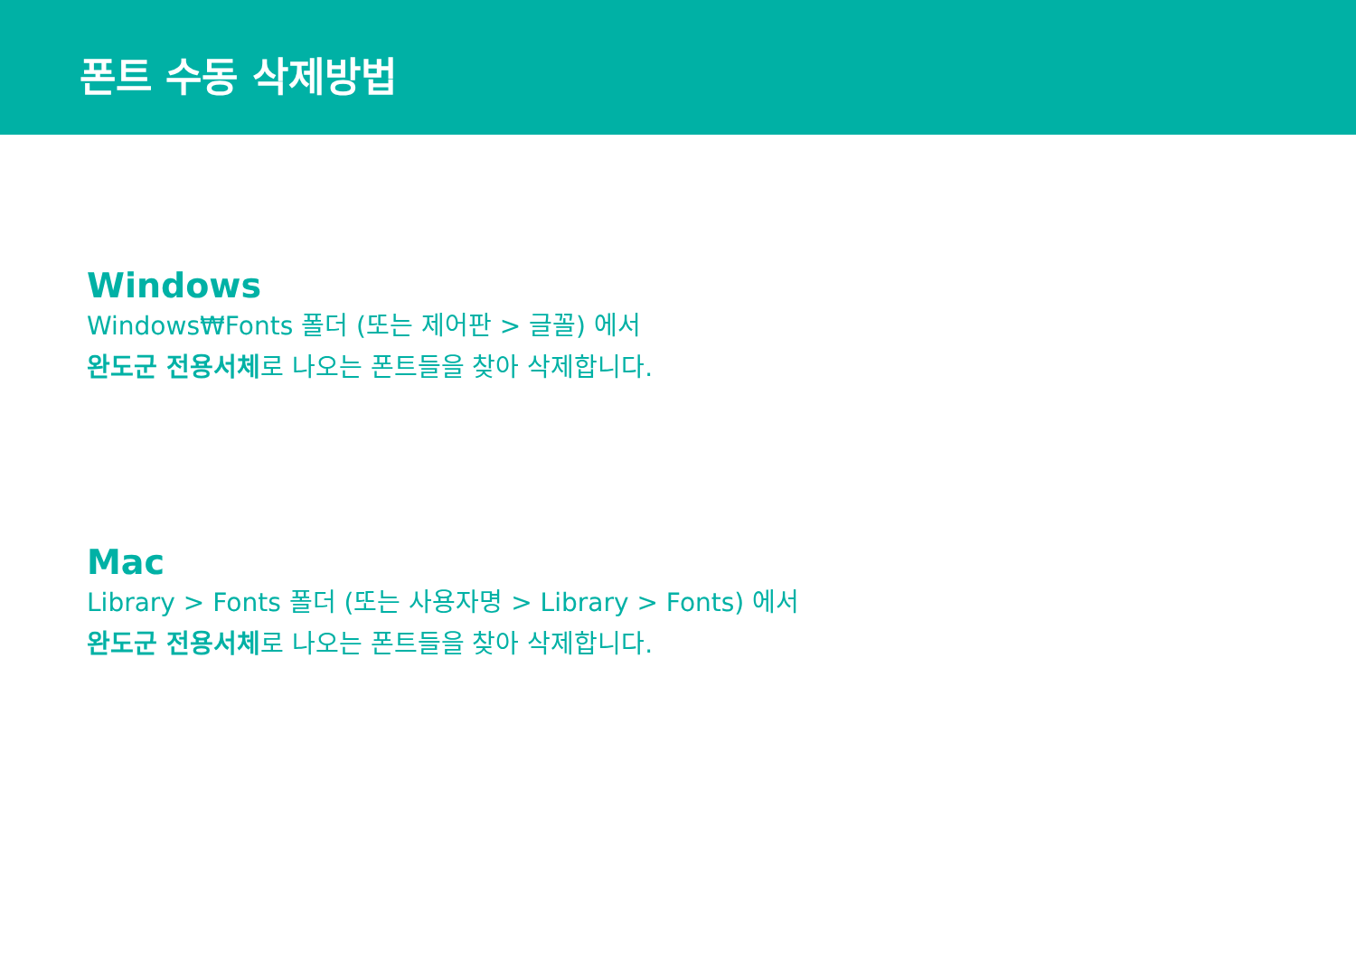폰트 수동 삭제방법
Windows
Windows₩Fonts 폴더 (또는 제어판 > 글꼴) 에서
완도군 전용서체로 나오는 폰트들을 찾아 삭제합니다.
Mac
Library > Fonts 폴더 (또는 사용자명 > Library > Fonts) 에서
완도군 전용서체로 나오는 폰트들을 찾아 삭제합니다.